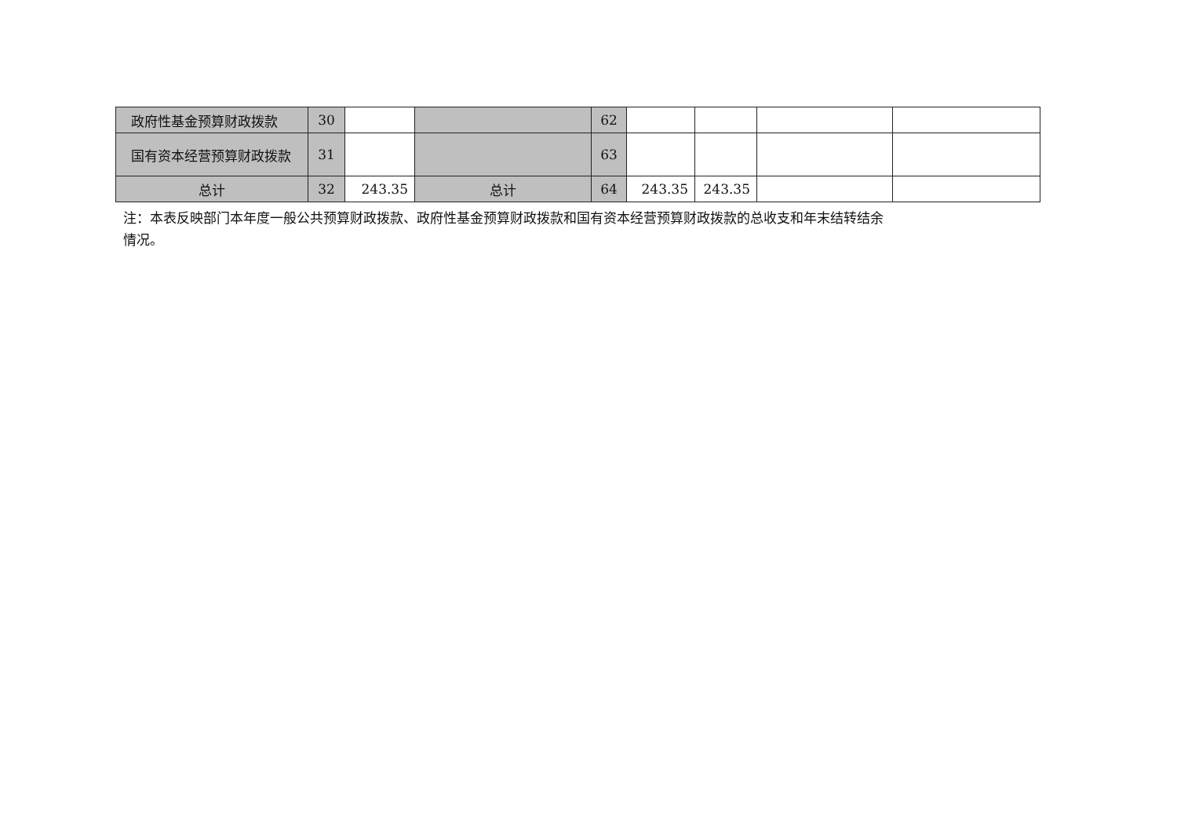| 政府性基金预算财政拨款 | 30 | | | 62 | | | | |
| 国有资本经营预算财政拨款 | 31 | | | 63 | | | | |
| 总计 | 32 | 243.35 | 总计 | 64 | 243.35 | 243.35 | | |
注：本表反映部门本年度一般公共预算财政拨款、政府性基金预算财政拨款和国有资本经营预算财政拨款的总收支和年末结转结余情况。